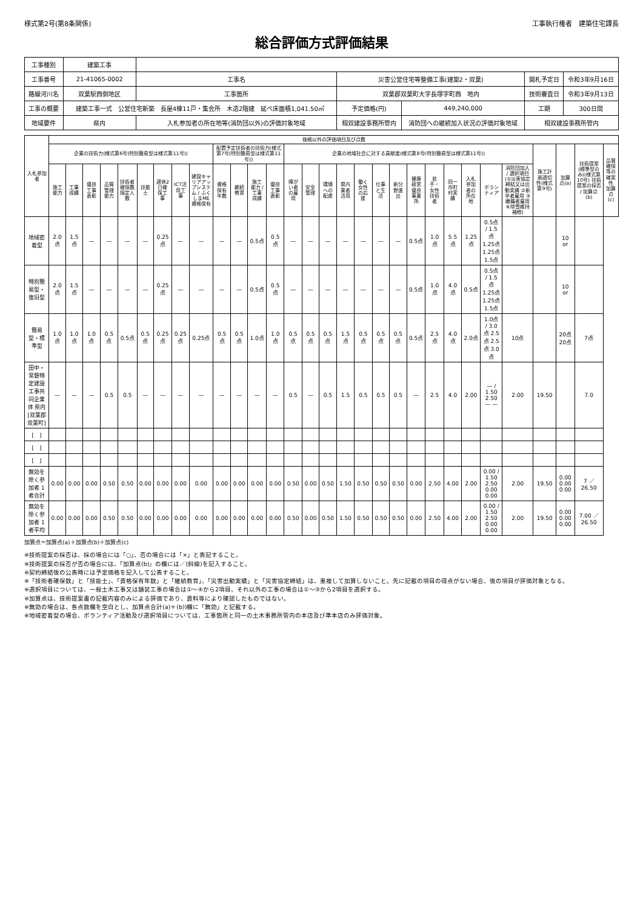様式第2号(第8条関係) 工事執行権者　建築住宅課長
総合評価方式評価結果
| 工事種別 | 建築工事 | | | | | | |
| 工事番号 | 21-41065-0002 | 工事名 | 災害公営住宅等整備工事(建築2・双葉) | | | 開札予定日 | 令和3年9月16日 |
| 路線河川名 | 双葉駅西側地区 | 工事箇所 | 双葉郡双葉町大字長塚字町西 地内 | | | 技術審査日 | 令和3年9月13日 |
| 工事の概要 | 建築工事一式 公営住宅新築 長屋4棟11戸・集会所 木造2階建 延べ床面積1,041.50㎡ | | | 予定価格(円) | 449,240,000 | 工期 | 300日間 |
| 地域要件 | 県内 | 入札参加者の所在地等(消防団以外)の評価対象地域 | | 相双建設事務所管内 | 消防団への継続加入状況の評価対象地域 | 相双建設事務所管内 | |
| 入札参加者 | 価格以外の評価項目及び点数 | | | | | | | | | | | | | | | | | | | | | | | | | | | | | |
| --- | --- | --- | --- | --- | --- | --- | --- | --- | --- | --- | --- | --- | --- | --- | --- | --- | --- | --- | --- | --- | --- | --- | --- | --- | --- | --- | --- | --- | --- | --- |
| | 企業の技術力(様式第6号(特別簡易型は様式第11号)) | | | | | | | | | 配置予定技術者の技術力(様式第7号(特別簡易型は様式第11号)) | | | | 企業の地域社会に対する貢献度(様式第8号(特別簡易型は様式第11号)) | | | | | | | | | | | | | 施工計画適切性(様式第9号) | 加算点(a) | 技術提案(標準型のみ)(様式第10号) 技術提案の採否 / 加算点(b) | 品質確保等の確実性 加算点(c) |
| | 施工能力 | 工事成績 | 優良工事表彰 | 品質管理能力 | 技術者確保数 指定人数 | 技能士 | 週休2日確保工事 | ICT活用工事 | 建設キャリアアップシステム / ふくしまME資格保有 | 資格保有年数 | 継続教育 | 施工能力 / 工事成績 | 優良工事表彰 | 障がい者の雇用 | 安全管理 | 環境への配慮 | 県内業者活用 | 働く女性の応援 | 仕事と生活 | 新分野進出 | 健康経営優良事業所 | 若手・女性技術者 | 同一市町村実績 | 入札参加者の所在地 | ボランティア | 消防団加入 / 選択項目(①災害協定締結又は出動実績 ②新卒者雇用 ③離職者雇用 ④除雪維持補修) | | | | |
| 地域密着型 | 2.0点 | 1.5点 | — | — | — | — | 0.25点 | — | — | — | — | 0.5点 | 0.5点 | — | — | — | — | — | — | — | 0.5点 | 1.0点 | 5.5点 | 1.25点 | 0.5点 / 1.5点 1.25点 1.25点 1.5点 | | | 10 or | | |
| 特別簡易型・復旧型 | 2.0点 | 1.5点 | — | — | — | — | 0.25点 | — | — | — | — | 0.5点 | 0.5点 | — | — | — | — | — | — | — | 0.5点 | 1.0点 | 4.0点 | 0.5点 | 0.5点 / 1.5点 1.25点 1.25点 1.5点 | | | 10 or | | |
| 簡易型・標準型 | 1.0点 | 1.0点 | 1.0点 | 0.5点 | 0.5点 | 0.5点 | 0.25点 | 0.25点 | 0.25点 | 0.5点 | 0.5点 | 1.0点 | 1.0点 | 0.5点 | 0.5点 | 0.5点 | 1.5点 | 0.5点 | 0.5点 | 0.5点 | 0.5点 | 2.5点 | 4.0点 | 2.0点 | 1.0点 / 3.0点 2.5点 2.5点 3.0点 | 10点 | | 20点 20点 | 7点 | |
| 田中・常磐特定建設工事共同企業体 県内[双葉郡双葉町] | — | — | — | 0.5 | 0.5 | — | — | — | — | — | — | — | — | 0.5 | — | 0.5 | 1.5 | 0.5 | 0.5 | 0.5 | — | 2.5 | 4.0 | 2.00 | — / 1.50 2.50 — — | 2.00 | 19.50 | | 7.0 | |
| [ ] | | | | | | | | | | | | | | | | | | | | | | | | | | | | | | |
| [ ] | | | | | | | | | | | | | | | | | | | | | | | | | | | | | | |
| [ ] | | | | | | | | | | | | | | | | | | | | | | | | | | | | | | |
| 無効を除く参加者 1者合計 | 0.00 | 0.00 | 0.00 | 0.50 | 0.50 | 0.00 | 0.00 | 0.00 | 0.00 | 0.00 | 0.00 | 0.00 | 0.00 | 0.50 | 0.00 | 0.50 | 1.50 | 0.50 | 0.50 | 0.50 | 0.00 | 2.50 | 4.00 | 2.00 | 0.00 / 1.50 2.50 0.00 0.00 | 2.00 | 19.50 | 0.00 0.00 0.00 | 7 ／ 26.50 | |
| 無効を除く参加者 1者平均 | 0.00 | 0.00 | 0.00 | 0.50 | 0.50 | 0.00 | 0.00 | 0.00 | 0.00 | 0.00 | 0.00 | 0.00 | 0.00 | 0.50 | 0.00 | 0.50 | 1.50 | 0.50 | 0.50 | 0.50 | 0.00 | 2.50 | 4.00 | 2.00 | 0.00 / 1.50 2.50 0.00 0.00 | 2.00 | 19.50 | 0.00 0.00 0.00 | 7.00 ／ 26.50 | |
加算点＝加算点(a)＋加算点(b)＋加算点(c)
※技術提案の採否は、採の場合には「○」、否の場合には「×」と表記すること。
※技術提案の採否が否の場合には、「加算点(b)」の欄には／(斜線)を記入すること。
※契約締結後の公表時には予定価格を記入して公表すること。
※「技術者確保数」と「技能士」、「資格保有年数」と「継続教育」、「災害出動実績」と「災害協定締結」は、重複して加算しないこと。先に記載の項目の得点がない場合、後の項目が評価対象となる。
※選択項目については、一般土木工事又は舗装工事の場合は①〜④から2項目、それ以外の工事の場合は①〜③から2項目を選択する。
※加算点は、技術提案書の記載内容のみによる評価であり、資料等により確認したものではない。
※無効の場合は、各点数欄を空白とし、加算点合計(a)＋(b))欄に「無効」と記載する。
※地域密着型の場合、ボランティア活動及び選択項目については、工事箇所と同一の土木事務所管内の本店及び準本店のみ評価対象。